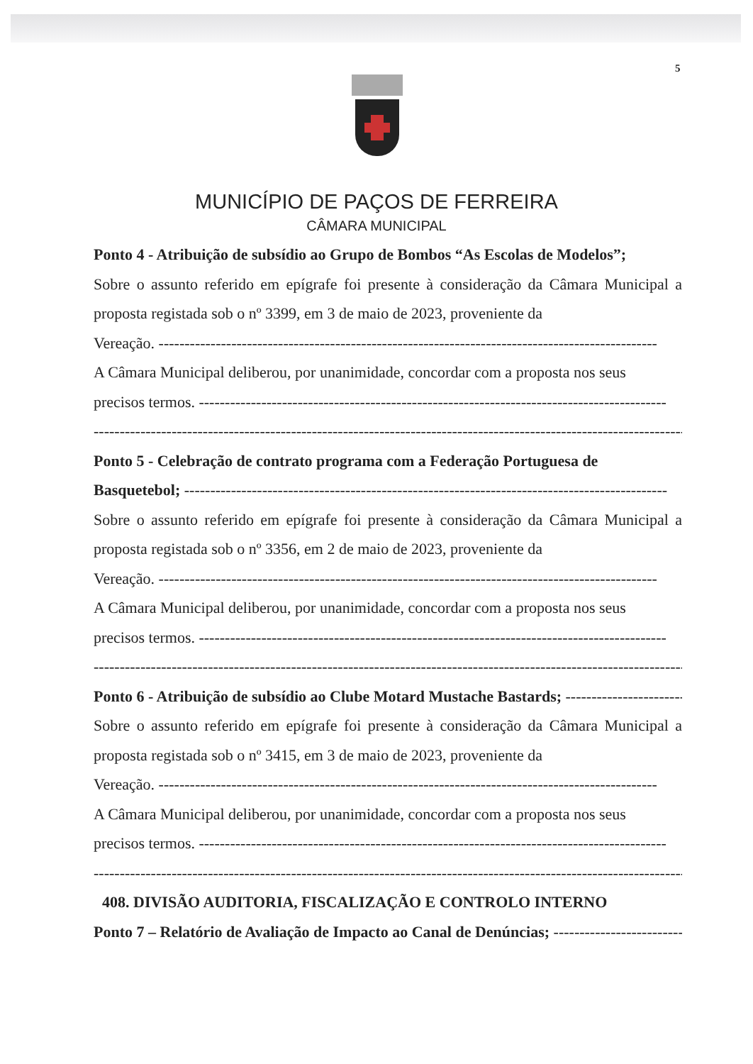5
MUNICÍPIO DE PAÇOS DE FERREIRA
CÂMARA MUNICIPAL
Ponto 4 - Atribuição de subsídio ao Grupo de Bombos “As Escolas de Modelos”;
Sobre o assunto referido em epígrafe foi presente à consideração da Câmara Municipal a proposta registada sob o nº 3399, em 3 de maio de 2023, proveniente da
Vereação. ------------------------------------------------------------------------------------------------
A Câmara Municipal deliberou, por unanimidade, concordar com a proposta nos seus
precisos termos. ------------------------------------------------------------------------------------------
------------------------------------------------------------------------------------------------------------------
Ponto 5 - Celebração de contrato programa com a Federação Portuguesa de
Basquetebol; ---------------------------------------------------------------------------------------------
Sobre o assunto referido em epígrafe foi presente à consideração da Câmara Municipal a proposta registada sob o nº 3356, em 2 de maio de 2023, proveniente da
Vereação. ------------------------------------------------------------------------------------------------
A Câmara Municipal deliberou, por unanimidade, concordar com a proposta nos seus
precisos termos. ------------------------------------------------------------------------------------------
------------------------------------------------------------------------------------------------------------------
Ponto 6 - Atribuição de subsídio ao Clube Motard Mustache Bastards; ------------------------
Sobre o assunto referido em epígrafe foi presente à consideração da Câmara Municipal a proposta registada sob o nº 3415, em 3 de maio de 2023, proveniente da
Vereação. ------------------------------------------------------------------------------------------------
A Câmara Municipal deliberou, por unanimidade, concordar com a proposta nos seus
precisos termos. ------------------------------------------------------------------------------------------
------------------------------------------------------------------------------------------------------------------
408. DIVISÃO AUDITORIA, FISCALIZAÇÃO E CONTROLO INTERNO
Ponto 7 – Relatório de Avaliação de Impacto ao Canal de Denúncias; ---------------------------